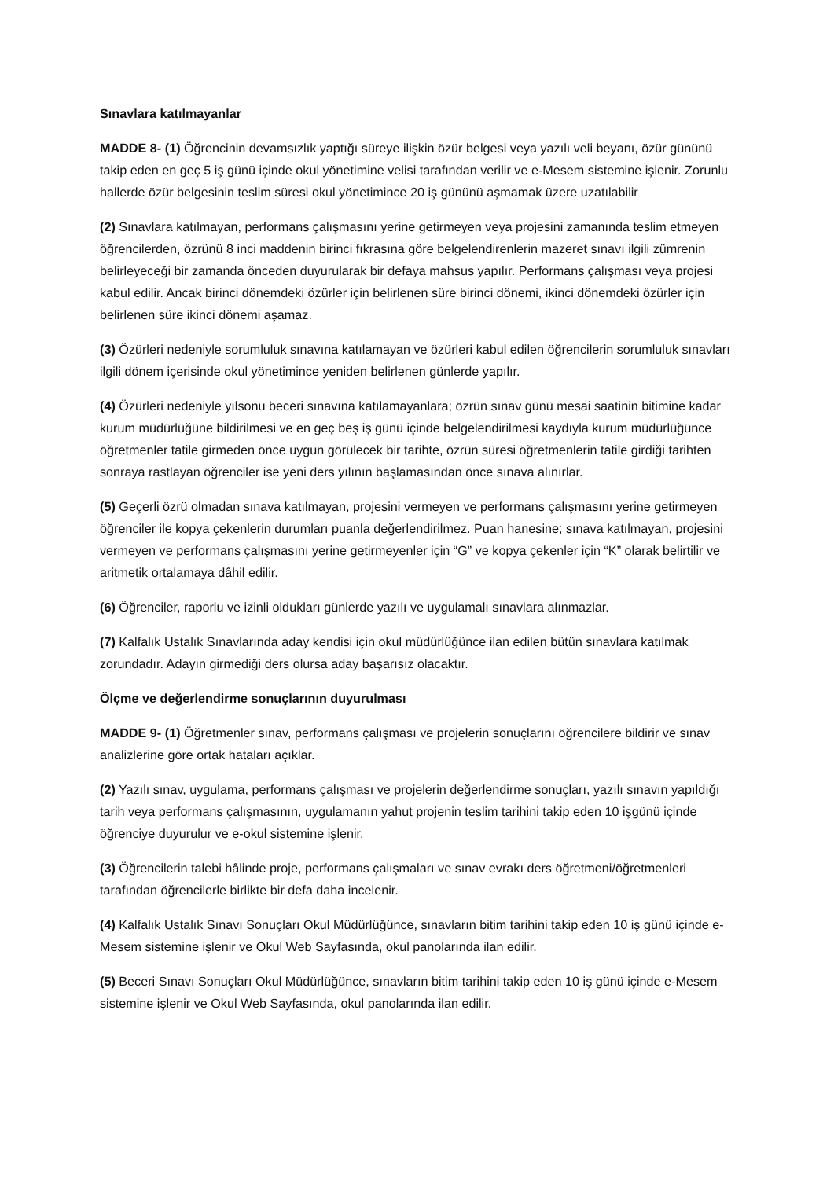Sınavlara katılmayanlar
MADDE 8- (1) Öğrencinin devamsızlık yaptığı süreye ilişkin özür belgesi veya yazılı veli beyanı, özür gününü takip eden en geç 5 iş günü içinde okul yönetimine velisi tarafından verilir ve e-Mesem sistemine işlenir. Zorunlu hallerde özür belgesinin teslim süresi okul yönetimince 20 iş gününü aşmamak üzere uzatılabilir
(2) Sınavlara katılmayan, performans çalışmasını yerine getirmeyen veya projesini zamanında teslim etmeyen öğrencilerden, özrünü 8 inci maddenin birinci fıkrasına göre belgelendirenlerin mazeret sınavı ilgili zümrenin belirleyeceği bir zamanda önceden duyurularak bir defaya mahsus yapılır. Performans çalışması veya projesi kabul edilir. Ancak birinci dönemdeki özürler için belirlenen süre birinci dönemi, ikinci dönemdeki özürler için belirlenen süre ikinci dönemi aşamaz.
(3) Özürleri nedeniyle sorumluluk sınavına katılamayan ve özürleri kabul edilen öğrencilerin sorumluluk sınavları ilgili dönem içerisinde okul yönetimince yeniden belirlenen günlerde yapılır.
(4) Özürleri nedeniyle yılsonu beceri sınavına katılamayanlara; özrün sınav günü mesai saatinin bitimine kadar kurum müdürlüğüne bildirilmesi ve en geç beş iş günü içinde belgelendirilmesi kaydıyla kurum müdürlüğünce öğretmenler tatile girmeden önce uygun görülecek bir tarihte, özrün süresi öğretmenlerin tatile girdiği tarihten sonraya rastlayan öğrenciler ise yeni ders yılının başlamasından önce sınava alınırlar.
(5) Geçerli özrü olmadan sınava katılmayan, projesini vermeyen ve performans çalışmasını yerine getirmeyen öğrenciler ile kopya çekenlerin durumları puanla değerlendirilmez. Puan hanesine; sınava katılmayan, projesini vermeyen ve performans çalışmasını yerine getirmeyenler için “G” ve kopya çekenler için “K” olarak belirtilir ve aritmetik ortalamaya dâhil edilir.
(6) Öğrenciler, raporlu ve izinli oldukları günlerde yazılı ve uygulamalı sınavlara alınmazlar.
(7) Kalfalık Ustalık Sınavlarında aday kendisi için okul müdürlüğünce ilan edilen bütün sınavlara katılmak zorundadır. Adayın girmediği ders olursa aday başarısız olacaktır.
Ölçme ve değerlendirme sonuçlarının duyurulması
MADDE 9- (1) Öğretmenler sınav, performans çalışması ve projelerin sonuçlarını öğrencilere bildirir ve sınav analizlerine göre ortak hataları açıklar.
(2) Yazılı sınav, uygulama, performans çalışması ve projelerin değerlendirme sonuçları, yazılı sınavın yapıldığı tarih veya performans çalışmasının, uygulamanın yahut projenin teslim tarihini takip eden 10 işgünü içinde öğrenciye duyurulur ve e-okul sistemine işlenir.
(3) Öğrencilerin talebi hâlinde proje, performans çalışmaları ve sınav evrakı ders öğretmeni/öğretmenleri tarafından öğrencilerle birlikte bir defa daha incelenir.
(4) Kalfalık Ustalık Sınavı Sonuçları Okul Müdürlüğünce, sınavların bitim tarihini takip eden 10 iş günü içinde e-Mesem sistemine işlenir ve Okul Web Sayfasında, okul panolarında ilan edilir.
(5) Beceri Sınavı Sonuçları Okul Müdürlüğünce, sınavların bitim tarihini takip eden 10 iş günü içinde e-Mesem sistemine işlenir ve Okul Web Sayfasında, okul panolarında ilan edilir.